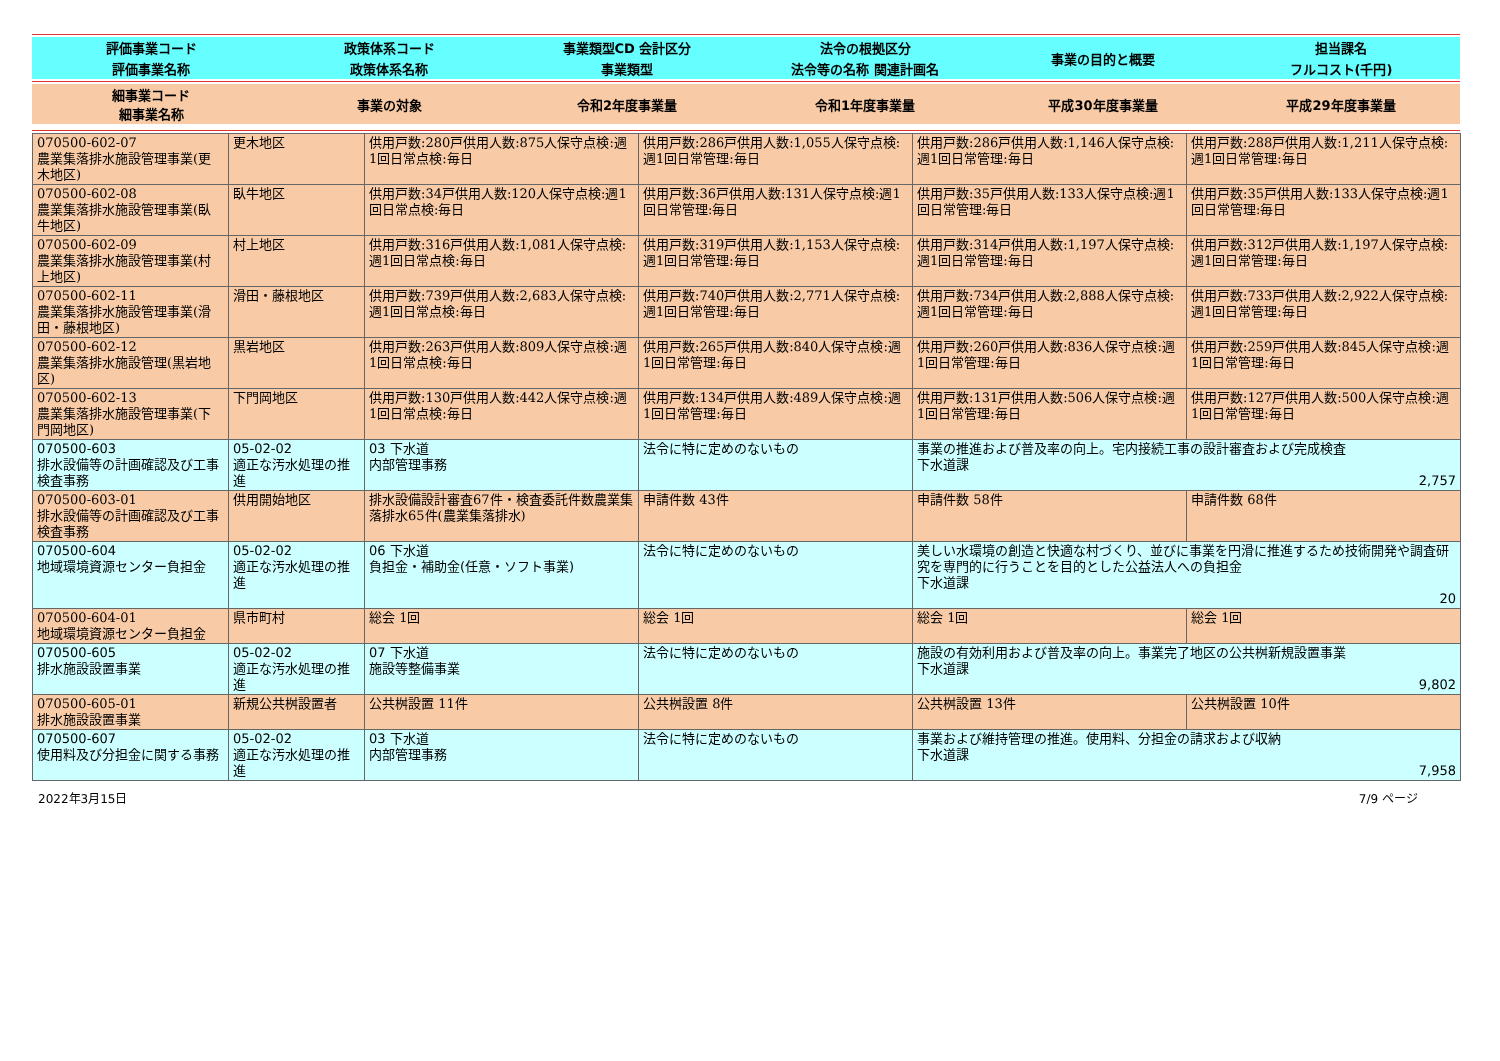| 評価事業コード | 政策体系コード | 事業類型CD 会計区分 | 法令の根拠区分 | 事業の目的と概要 | 担当課名 |
| 評価事業名称 | 政策体系名称 | 事業類型 | 法令等の名称 関連計画名 | | フルコスト(千円) |
| 細事業コード 細事業名称 | 事業の対象 | 令和2年度事業量 | 令和1年度事業量 | 平成30年度事業量 | 平成29年度事業量 |
| 070500-602-07 農業集落排水施設管理事業(更木地区) | 更木地区 | 供用戸数:280戸供用人数:875人保守点検:週1回日常点検:毎日 | 供用戸数:286戸供用人数:1,055人保守点検:週1回日常管理:毎日 | 供用戸数:286戸供用人数:1,146人保守点検:週1回日常管理:毎日 | 供用戸数:288戸供用人数:1,211人保守点検:週1回日常管理:毎日 |
| 070500-602-08 農業集落排水施設管理事業(臥牛地区) | 臥牛地区 | 供用戸数:34戸供用人数:120人保守点検:週1回日常点検:毎日 | 供用戸数:36戸供用人数:131人保守点検:週1回日常管理:毎日 | 供用戸数:35戸供用人数:133人保守点検:週1回日常管理:毎日 | 供用戸数:35戸供用人数:133人保守点検:週1回日常管理:毎日 |
| 070500-602-09 農業集落排水施設管理事業(村上地区) | 村上地区 | 供用戸数:316戸供用人数:1,081人保守点検:週1回日常点検:毎日 | 供用戸数:319戸供用人数:1,153人保守点検:週1回日常管理:毎日 | 供用戸数:314戸供用人数:1,197人保守点検:週1回日常管理:毎日 | 供用戸数:312戸供用人数:1,197人保守点検:週1回日常管理:毎日 |
| 070500-602-11 農業集落排水施設管理事業(滑田・藤根地区) | 滑田・藤根地区 | 供用戸数:739戸供用人数:2,683人保守点検:週1回日常点検:毎日 | 供用戸数:740戸供用人数:2,771人保守点検:週1回日常管理:毎日 | 供用戸数:734戸供用人数:2,888人保守点検:週1回日常管理:毎日 | 供用戸数:733戸供用人数:2,922人保守点検:週1回日常管理:毎日 |
| 070500-602-12 農業集落排水施設管理(黒岩地区) | 黒岩地区 | 供用戸数:263戸供用人数:809人保守点検:週1回日常点検:毎日 | 供用戸数:265戸供用人数:840人保守点検:週1回日常管理:毎日 | 供用戸数:260戸供用人数:836人保守点検:週1回日常管理:毎日 | 供用戸数:259戸供用人数:845人保守点検:週1回日常管理:毎日 |
| 070500-602-13 農業集落排水施設管理事業(下門岡地区) | 下門岡地区 | 供用戸数:130戸供用人数:442人保守点検:週1回日常点検:毎日 | 供用戸数:134戸供用人数:489人保守点検:週1回日常管理:毎日 | 供用戸数:131戸供用人数:506人保守点検:週1回日常管理:毎日 | 供用戸数:127戸供用人数:500人保守点検:週1回日常管理:毎日 |
| 070500-603 排水設備等の計画確認及び工事検査事務 | 05-02-02 適正な汚水処理の推進 | 03 下水道 内部管理事務 | 法令に特に定めのないもの | 事業の推進および普及率の向上。宅内接続工事の設計審査および完成検査 下水道課 2,757 | |
| 070500-603-01 排水設備等の計画確認及び工事検査事務 | 供用開始地区 | 排水設備設計審査67件・検査委託件数農業集落排水65件(農業集落排水) | 申請件数 43件 | 申請件数 58件 | 申請件数 68件 |
| 070500-604 地域環境資源センター負担金 | 05-02-02 適正な汚水処理の推進 | 06 下水道 負担金・補助金(任意・ソフト事業) | 法令に特に定めのないもの | 美しい水環境の創造と快適な村づくり、並びに事業を円滑に推進するため技術開発や調査研究を専門的に行うことを目的とした公益法人への負担金 下水道課 20 | |
| 070500-604-01 地域環境資源センター負担金 | 県市町村 | 総会 1回 | 総会 1回 | 総会 1回 | 総会 1回 |
| 070500-605 排水施設設置事業 | 05-02-02 適正な汚水処理の推進 | 07 下水道 施設等整備事業 | 法令に特に定めのないもの | 施設の有効利用および普及率の向上。事業完了地区の公共桝新規設置事業 下水道課 9,802 | |
| 070500-605-01 排水施設設置事業 | 新規公共桝設置者 | 公共桝設置 11件 | 公共桝設置 8件 | 公共桝設置 13件 | 公共桝設置 10件 |
| 070500-607 使用料及び分担金に関する事務 | 05-02-02 適正な汚水処理の推進 | 03 下水道 内部管理事務 | 法令に特に定めのないもの | 事業および維持管理の推進。使用料、分担金の請求および収納 下水道課 7,958 | |
2022年3月15日 7/9 ページ